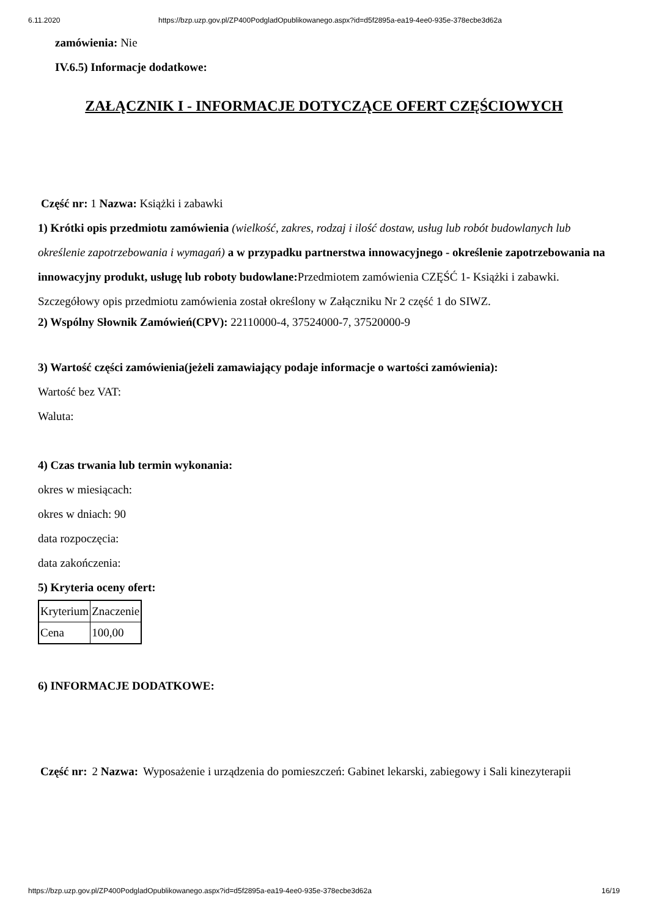6.11.2020 https://bzp.uzp.gov.pl/ZP400PodgladOpublikowanego.aspx?id=d5f2895a-ea19-4ee0-935e-378ecbe3d62a
zamówienia: Nie
IV.6.5) Informacje dodatkowe:
ZAŁĄCZNIK I - INFORMACJE DOTYCZĄCE OFERT CZĘŚCIOWYCH
Część nr: 1 Nazwa: Książki i zabawki
1) Krótki opis przedmiotu zamówienia (wielkość, zakres, rodzaj i ilość dostaw, usług lub robót budowlanych lub określenie zapotrzebowania i wymagań) a w przypadku partnerstwa innowacyjnego - określenie zapotrzebowania na innowacyjny produkt, usługę lub roboty budowlane: Przedmiotem zamówienia CZĘŚĆ 1- Książki i zabawki. Szczegółowy opis przedmiotu zamówienia został określony w Załączniku Nr 2 część 1 do SIWZ.
2) Wspólny Słownik Zamówień(CPV): 22110000-4, 37524000-7, 37520000-9
3) Wartość części zamówienia(jeżeli zamawiający podaje informacje o wartości zamówienia):
Wartość bez VAT:
Waluta:
4) Czas trwania lub termin wykonania:
okres w miesiącach:
okres w dniach: 90
data rozpoczęcia:
data zakończenia:
5) Kryteria oceny ofert:
| Kryterium | Znaczenie |
| Cena | 100,00 |
6) INFORMACJE DODATKOWE:
| Część nr: | 2 Nazwa: | Wyposażenie i urządzenia do pomieszczeń: Gabinet lekarski, zabiegowy i Sali kinezyterapii |
https://bzp.uzp.gov.pl/ZP400PodgladOpublikowanego.aspx?id=d5f2895a-ea19-4ee0-935e-378ecbe3d62a 16/19